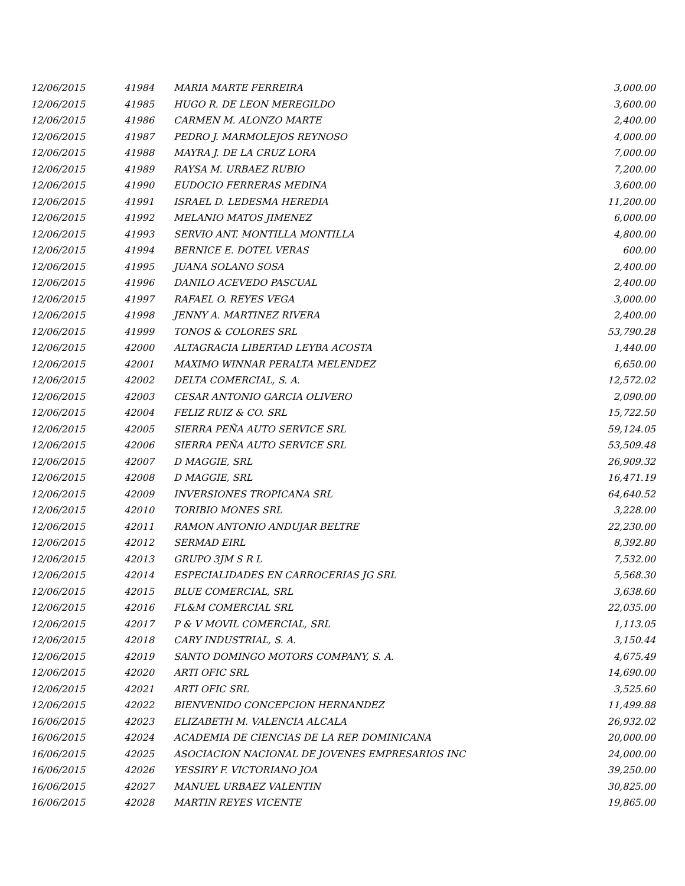| 12/06/2015 | 41984 | MARIA MARTE FERREIRA | 3,000.00 |
| 12/06/2015 | 41985 | HUGO R. DE LEON MEREGILDO | 3,600.00 |
| 12/06/2015 | 41986 | CARMEN M. ALONZO MARTE | 2,400.00 |
| 12/06/2015 | 41987 | PEDRO J. MARMOLEJOS REYNOSO | 4,000.00 |
| 12/06/2015 | 41988 | MAYRA J. DE LA CRUZ LORA | 7,000.00 |
| 12/06/2015 | 41989 | RAYSA M. URBAEZ RUBIO | 7,200.00 |
| 12/06/2015 | 41990 | EUDOCIO FERRERAS MEDINA | 3,600.00 |
| 12/06/2015 | 41991 | ISRAEL D. LEDESMA HEREDIA | 11,200.00 |
| 12/06/2015 | 41992 | MELANIO MATOS JIMENEZ | 6,000.00 |
| 12/06/2015 | 41993 | SERVIO ANT. MONTILLA MONTILLA | 4,800.00 |
| 12/06/2015 | 41994 | BERNICE E. DOTEL VERAS | 600.00 |
| 12/06/2015 | 41995 | JUANA SOLANO SOSA | 2,400.00 |
| 12/06/2015 | 41996 | DANILO ACEVEDO PASCUAL | 2,400.00 |
| 12/06/2015 | 41997 | RAFAEL O. REYES VEGA | 3,000.00 |
| 12/06/2015 | 41998 | JENNY A. MARTINEZ RIVERA | 2,400.00 |
| 12/06/2015 | 41999 | TONOS & COLORES SRL | 53,790.28 |
| 12/06/2015 | 42000 | ALTAGRACIA LIBERTAD LEYBA ACOSTA | 1,440.00 |
| 12/06/2015 | 42001 | MAXIMO WINNAR PERALTA MELENDEZ | 6,650.00 |
| 12/06/2015 | 42002 | DELTA COMERCIAL, S. A. | 12,572.02 |
| 12/06/2015 | 42003 | CESAR ANTONIO GARCIA OLIVERO | 2,090.00 |
| 12/06/2015 | 42004 | FELIZ RUIZ & CO. SRL | 15,722.50 |
| 12/06/2015 | 42005 | SIERRA PEÑA AUTO SERVICE SRL | 59,124.05 |
| 12/06/2015 | 42006 | SIERRA PEÑA AUTO SERVICE SRL | 53,509.48 |
| 12/06/2015 | 42007 | D MAGGIE, SRL | 26,909.32 |
| 12/06/2015 | 42008 | D MAGGIE, SRL | 16,471.19 |
| 12/06/2015 | 42009 | INVERSIONES TROPICANA SRL | 64,640.52 |
| 12/06/2015 | 42010 | TORIBIO MONES SRL | 3,228.00 |
| 12/06/2015 | 42011 | RAMON ANTONIO ANDUJAR BELTRE | 22,230.00 |
| 12/06/2015 | 42012 | SERMAD EIRL | 8,392.80 |
| 12/06/2015 | 42013 | GRUPO 3JM S R L | 7,532.00 |
| 12/06/2015 | 42014 | ESPECIALIDADES EN CARROCERIAS JG SRL | 5,568.30 |
| 12/06/2015 | 42015 | BLUE COMERCIAL, SRL | 3,638.60 |
| 12/06/2015 | 42016 | FL&M COMERCIAL SRL | 22,035.00 |
| 12/06/2015 | 42017 | P & V MOVIL COMERCIAL, SRL | 1,113.05 |
| 12/06/2015 | 42018 | CARY INDUSTRIAL, S. A. | 3,150.44 |
| 12/06/2015 | 42019 | SANTO DOMINGO MOTORS COMPANY, S. A. | 4,675.49 |
| 12/06/2015 | 42020 | ARTI OFIC SRL | 14,690.00 |
| 12/06/2015 | 42021 | ARTI OFIC SRL | 3,525.60 |
| 12/06/2015 | 42022 | BIENVENIDO CONCEPCION HERNANDEZ | 11,499.88 |
| 16/06/2015 | 42023 | ELIZABETH M. VALENCIA ALCALA | 26,932.02 |
| 16/06/2015 | 42024 | ACADEMIA DE CIENCIAS DE LA REP. DOMINICANA | 20,000.00 |
| 16/06/2015 | 42025 | ASOCIACION NACIONAL DE JOVENES EMPRESARIOS INC | 24,000.00 |
| 16/06/2015 | 42026 | YESSIRY F. VICTORIANO JOA | 39,250.00 |
| 16/06/2015 | 42027 | MANUEL URBAEZ VALENTIN | 30,825.00 |
| 16/06/2015 | 42028 | MARTIN REYES VICENTE | 19,865.00 |